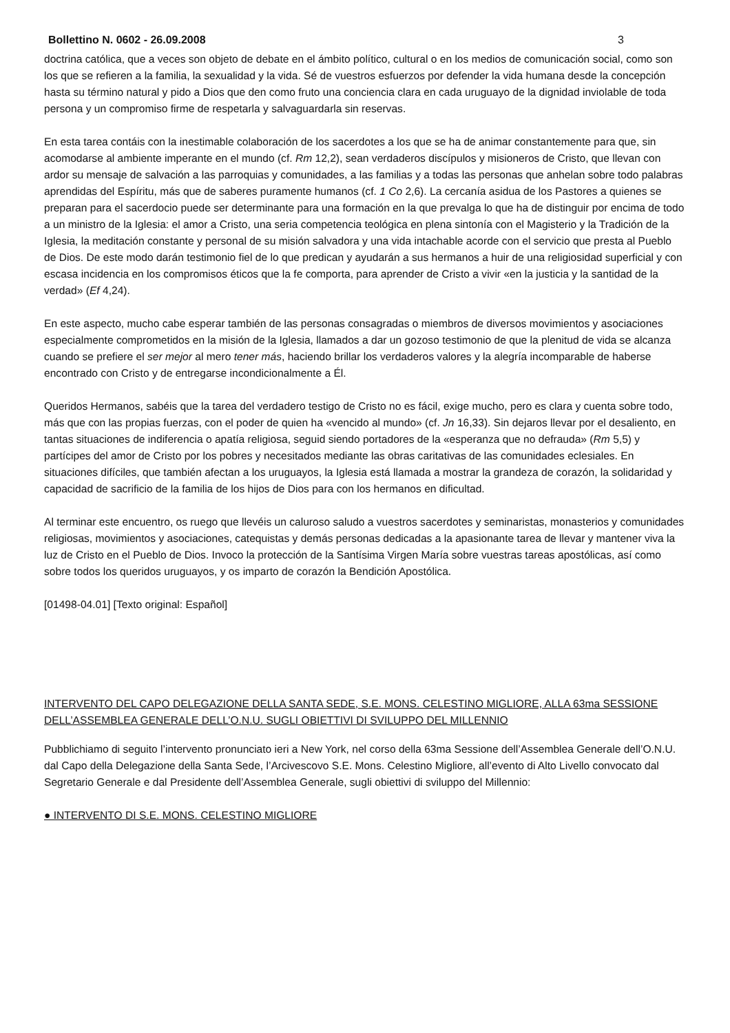Bollettino N. 0602 - 26.09.2008 3
doctrina católica, que a veces son objeto de debate en el ámbito político, cultural o en los medios de comunicación social, como son los que se refieren a la familia, la sexualidad y la vida. Sé de vuestros esfuerzos por defender la vida humana desde la concepción hasta su término natural y pido a Dios que den como fruto una conciencia clara en cada uruguayo de la dignidad inviolable de toda persona y un compromiso firme de respetarla y salvaguardarla sin reservas.
En esta tarea contáis con la inestimable colaboración de los sacerdotes a los que se ha de animar constantemente para que, sin acomodarse al ambiente imperante en el mundo (cf. Rm 12,2), sean verdaderos discípulos y misioneros de Cristo, que llevan con ardor su mensaje de salvación a las parroquias y comunidades, a las familias y a todas las personas que anhelan sobre todo palabras aprendidas del Espíritu, más que de saberes puramente humanos (cf. 1 Co 2,6). La cercanía asidua de los Pastores a quienes se preparan para el sacerdocio puede ser determinante para una formación en la que prevalga lo que ha de distinguir por encima de todo a un ministro de la Iglesia: el amor a Cristo, una seria competencia teológica en plena sintonía con el Magisterio y la Tradición de la Iglesia, la meditación constante y personal de su misión salvadora y una vida intachable acorde con el servicio que presta al Pueblo de Dios. De este modo darán testimonio fiel de lo que predican y ayudarán a sus hermanos a huir de una religiosidad superficial y con escasa incidencia en los compromisos éticos que la fe comporta, para aprender de Cristo a vivir «en la justicia y la santidad de la verdad» (Ef 4,24).
En este aspecto, mucho cabe esperar también de las personas consagradas o miembros de diversos movimientos y asociaciones especialmente comprometidos en la misión de la Iglesia, llamados a dar un gozoso testimonio de que la plenitud de vida se alcanza cuando se prefiere el ser mejor al mero tener más, haciendo brillar los verdaderos valores y la alegría incomparable de haberse encontrado con Cristo y de entregarse incondicionalmente a Él.
Queridos Hermanos, sabéis que la tarea del verdadero testigo de Cristo no es fácil, exige mucho, pero es clara y cuenta sobre todo, más que con las propias fuerzas, con el poder de quien ha «vencido al mundo» (cf. Jn 16,33). Sin dejaros llevar por el desaliento, en tantas situaciones de indiferencia o apatía religiosa, seguid siendo portadores de la «esperanza que no defrauda» (Rm 5,5) y partícipes del amor de Cristo por los pobres y necesitados mediante las obras caritativas de las comunidades eclesiales. En situaciones difíciles, que también afectan a los uruguayos, la Iglesia está llamada a mostrar la grandeza de corazón, la solidaridad y capacidad de sacrificio de la familia de los hijos de Dios para con los hermanos en dificultad.
Al terminar este encuentro, os ruego que llevéis un caluroso saludo a vuestros sacerdotes y seminaristas, monasterios y comunidades religiosas, movimientos y asociaciones, catequistas y demás personas dedicadas a la apasionante tarea de llevar y mantener viva la luz de Cristo en el Pueblo de Dios. Invoco la protección de la Santísima Virgen María sobre vuestras tareas apostólicas, así como sobre todos los queridos uruguayos, y os imparto de corazón la Bendición Apostólica.
[01498-04.01] [Texto original: Español]
INTERVENTO DEL CAPO DELEGAZIONE DELLA SANTA SEDE, S.E. MONS. CELESTINO MIGLIORE, ALLA 63ma SESSIONE DELL’ASSEMBLEA GENERALE DELL’O.N.U. SUGLI OBIETTIVI DI SVILUPPO DEL MILLENNIO
Pubblichiamo di seguito l’intervento pronunciato ieri a New York, nel corso della 63ma Sessione dell’Assemblea Generale dell’O.N.U. dal Capo della Delegazione della Santa Sede, l’Arcivescovo S.E. Mons. Celestino Migliore, all’evento di Alto Livello convocato dal Segretario Generale e dal Presidente dell’Assemblea Generale, sugli obiettivi di sviluppo del Millennio:
● INTERVENTO DI S.E. MONS. CELESTINO MIGLIORE